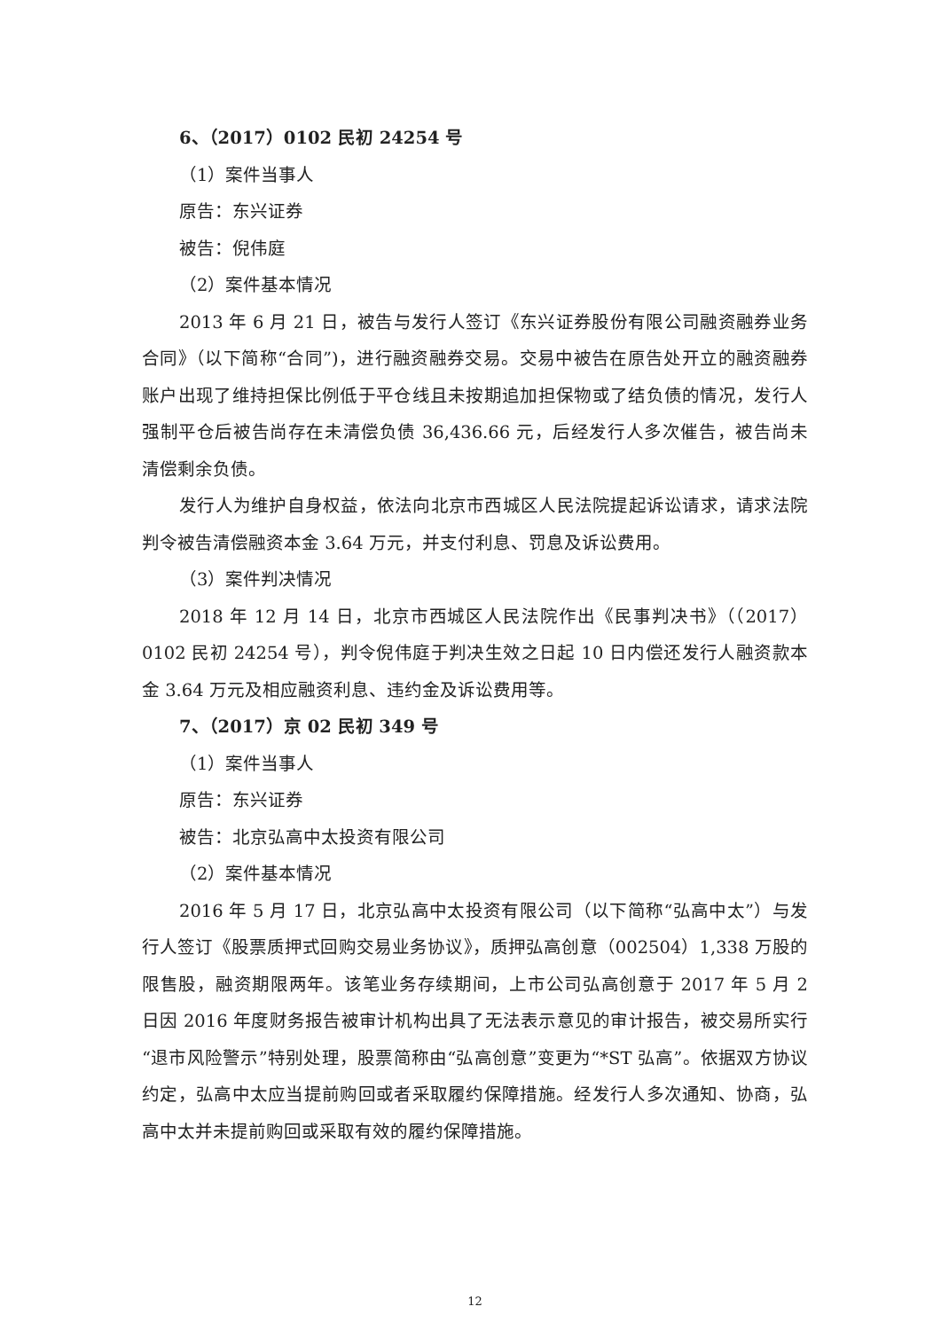6、（2017）0102 民初 24254 号
（1）案件当事人
原告：东兴证券
被告：倪伟庭
（2）案件基本情况
2013 年 6 月 21 日，被告与发行人签订《东兴证券股份有限公司融资融券业务合同》（以下简称“合同”)，进行融资融券交易。交易中被告在原告处开立的融资融券账户出现了维持担保比例低于平仓线且未按期追加担保物或了结负债的情况，发行人强制平仓后被告尚存在未清偿负债 36,436.66 元，后经发行人多次催告，被告尚未清偿剩余负债。
发行人为维护自身权益，依法向北京市西城区人民法院提起诉讼请求，请求法院判令被告清偿融资本金 3.64 万元，并支付利息、罚息及诉讼费用。
（3）案件判决情况
2018 年 12 月 14 日，北京市西城区人民法院作出《民事判决书》（（2017）0102 民初 24254 号），判令倪伟庭于判决生效之日起 10 日内偿还发行人融资款本金 3.64 万元及相应融资利息、违约金及诉讼费用等。
7、（2017）京 02 民初 349 号
（1）案件当事人
原告：东兴证券
被告：北京弘高中太投资有限公司
（2）案件基本情况
2016 年 5 月 17 日，北京弘高中太投资有限公司（以下简称“弘高中太”）与发行人签订《股票质押式回购交易业务协议》，质押弘高创意（002504）1,338 万股的限售股，融资期限两年。该笔业务存续期间，上市公司弘高创意于 2017 年 5 月 2 日因 2016 年度财务报告被审计机构出具了无法表示意见的审计报告，被交易所实行“退市风险警示”特别处理，股票简称由“弘高创意”变更为“*ST 弘高”。依据双方协议约定，弘高中太应当提前购回或者采取履约保障措施。经发行人多次通知、协商，弘高中太并未提前购回或采取有效的履约保障措施。
12